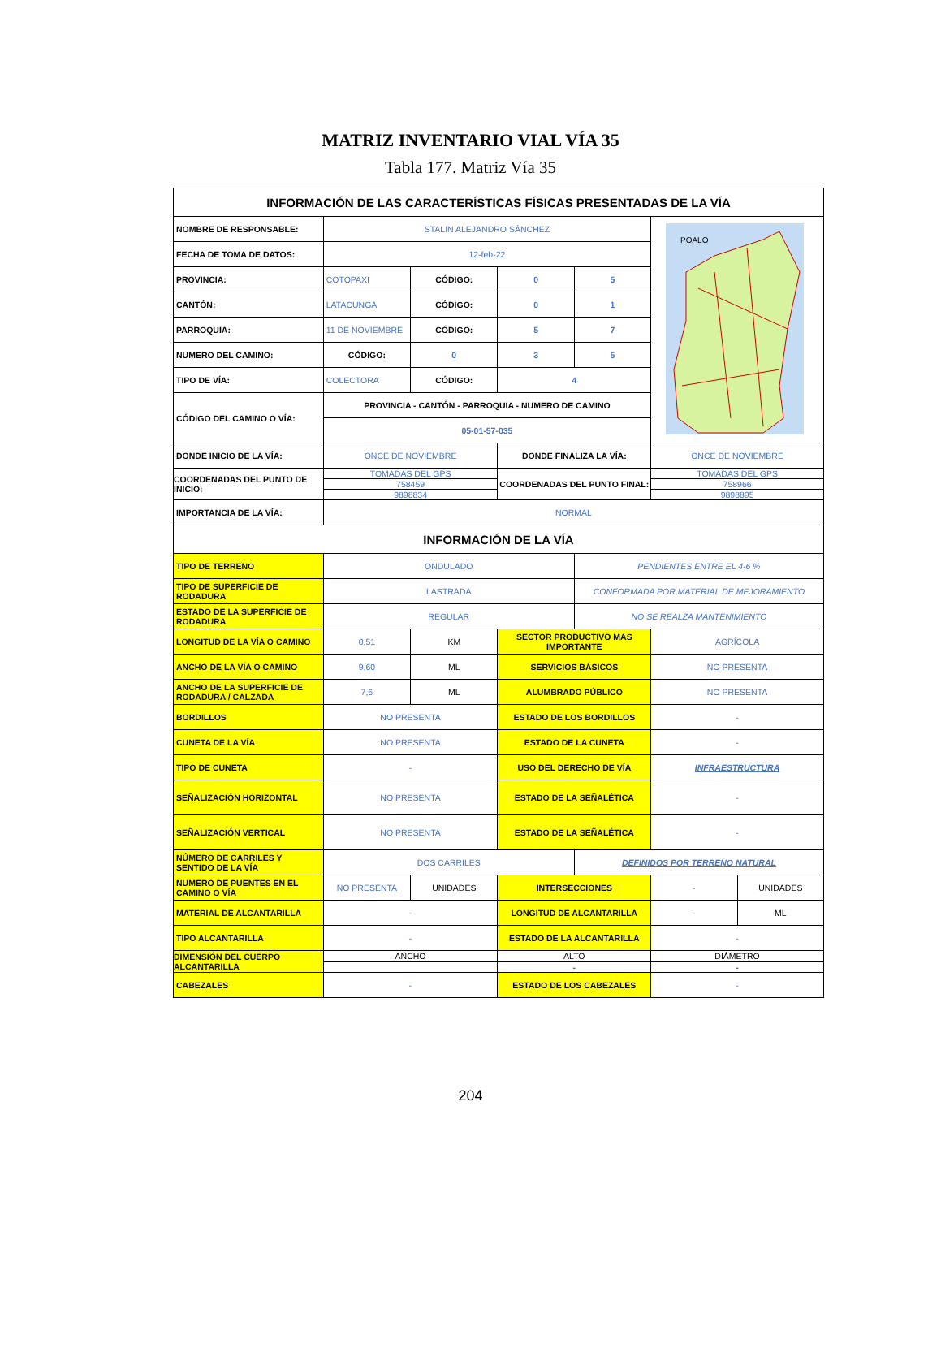MATRIZ INVENTARIO VIAL VÍA 35
Tabla 177. Matriz Vía 35
| INFORMACIÓN DE LAS CARACTERÍSTICAS FÍSICAS PRESENTADAS DE LA VÍA | | | | | | |
| NOMBRE DE RESPONSABLE: | STALIN ALEJANDRO SÁNCHEZ | | | | POALO | |
| FECHA DE TOMA DE DATOS: | 12-feb-22 | | | | | |
| PROVINCIA: | COTOPAXI | CÓDIGO: | 0 | 5 | | |
| CANTÓN: | LATACUNGA | CÓDIGO: | 0 | 1 | | |
| PARROQUIA: | 11 DE NOVIEMBRE | CÓDIGO: | 5 | 7 | | |
| NUMERO DEL CAMINO: | CÓDIGO: | 0 | 3 | 5 | | |
| TIPO DE VÍA: | COLECTORA | CÓDIGO: | 4 | | | |
| CÓDIGO DEL CAMINO O VÍA: | PROVINCIA - CANTÓN - PARROQUIA - NUMERO DE CAMINO | | | | | |
| | 05-01-57-035 | | | | | |
| DONDE INICIO DE LA VÍA: | ONCE DE NOVIEMBRE | | DONDE FINALIZA LA VÍA: | | ONCE DE NOVIEMBRE | |
| COORDENADAS DEL PUNTO DE INICIO: | TOMADAS DEL GPS | | COORDENADAS DEL PUNTO FINAL: | | TOMADAS DEL GPS | |
| | 758459 | | | | 758966 | |
| | 9898834 | | | | 9898895 | |
| IMPORTANCIA DE LA VÍA: | NORMAL | | | | | |
| INFORMACIÓN DE LA VÍA | | | | | | |
| TIPO DE TERRENO | ONDULADO | | | PENDIENTES ENTRE EL 4-6 % | | |
| TIPO DE SUPERFICIE DE RODADURA | LASTRADA | | | CONFORMADA POR MATERIAL DE MEJORAMIENTO | | |
| ESTADO DE LA SUPERFICIE DE RODADURA | REGULAR | | | NO SE REALZA MANTENIMIENTO | | |
| LONGITUD DE LA VÍA O CAMINO | 0,51 | KM | SECTOR PRODUCTIVO MAS IMPORTANTE | | AGRÍCOLA | |
| ANCHO DE LA VÍA O CAMINO | 9,60 | ML | SERVICIOS BÁSICOS | | NO PRESENTA | |
| ANCHO DE LA SUPERFICIE DE RODADURA / CALZADA | 7,6 | ML | ALUMBRADO PÚBLICO | | NO PRESENTA | |
| BORDILLOS | NO PRESENTA | | ESTADO DE LOS BORDILLOS | | - | |
| CUNETA DE LA VÍA | NO PRESENTA | | ESTADO DE LA CUNETA | | - | |
| TIPO DE CUNETA | - | | USO DEL DERECHO DE VÍA | | INFRAESTRUCTURA | |
| SEÑALIZACIÓN HORIZONTAL | NO PRESENTA | | ESTADO DE LA SEÑALÉTICA | | - | |
| SEÑALIZACIÓN VERTICAL | NO PRESENTA | | ESTADO DE LA SEÑALÉTICA | | - | |
| NÚMERO DE CARRILES Y SENTIDO DE LA VÍA | DOS CARRILES | | | DEFINIDOS POR TERRENO NATURAL | | |
| NUMERO DE PUENTES EN EL CAMINO O VÍA | NO PRESENTA | UNIDADES | INTERSECCIONES | | - | UNIDADES |
| MATERIAL DE ALCANTARILLA | - | | LONGITUD DE ALCANTARILLA | | - | ML |
| TIPO ALCANTARILLA | - | | ESTADO DE LA ALCANTARILLA | | - | |
| DIMENSIÓN DEL CUERPO ALCANTARILLA | ANCHO | | ALTO | | DIÁMETRO | |
| | | | - | | - | |
| CABEZALES | - | | ESTADO DE LOS CABEZALES | | - | |
204